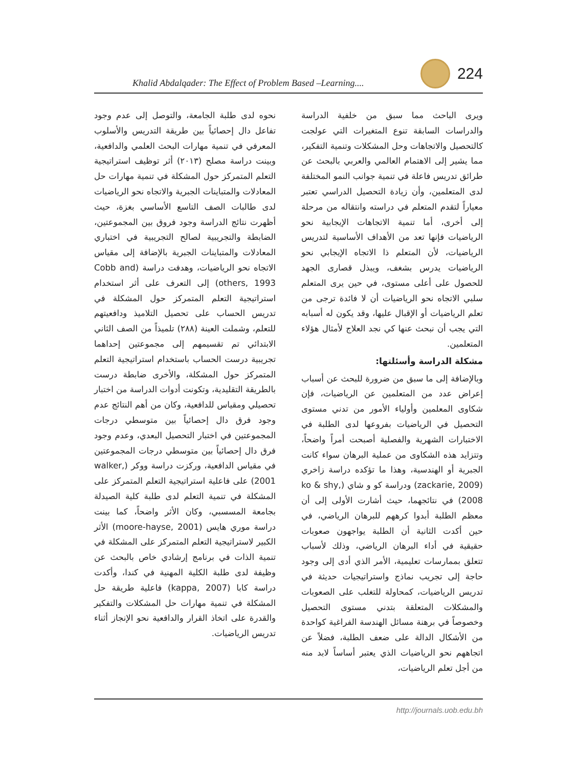Khalid Abdalqader: The Effect of Problem Based –Learning....
224
نحوه لدى طلبة الجامعة، والتوصل إلى عدم وجود تفاعل دال إحصائياً بين طريقة التدريس والأسلوب المعرفي في تنمية مهارات البحث العلمي والدافعية، وبينت دراسة مصلح (٢٠١٣) أثر توظيف استراتيجية التعلم المتمركز حول المشكلة في تنمية مهارات حل المعادلات والمتباينات الجبرية والاتجاه نحو الرياضيات لدى طالبات الصف التاسع الأساسي بغزة، حيث أظهرت نتائج الدراسة وجود فروق بين المجموعتين، الضابطة والتجريبية لصالح التجريبية في اختباري المعادلات والمتباينات الجبرية بالإضافة إلى مقياس الاتجاه نحو الرياضيات، وهدفت دراسة (Cobb and others, 1993) إلى التعرف على أثر استخدام استراتيجية التعلم المتمركز حول المشكلة في تدريس الحساب على تحصيل التلاميذ ودافعيتهم للتعلم، وشملت العينة (٢٨٨) تلميذاً من الصف الثاني الابتدائي تم تقسيمهم إلى مجموعتين إحداهما تجريبية درست الحساب باستخدام استراتيجية التعلم المتمركز حول المشكلة، والأخرى ضابطة درست بالطريقة التقليدية، وتكونت أدوات الدراسة من اختبار تحصيلي ومقياس للدافعية، وكان من أهم النتائج عدم وجود فرق دال إحصائياً بين متوسطي درجات المجموعتين في اختبار التحصيل البعدي، وعدم وجود فرق دال إحصائياً بين متوسطي درجات المجموعتين في مقياس الدافعية، وركزت دراسة ووكر (walker, 2001) على فاعلية استراتيجية التعلم المتمركز على المشكلة في تنمية التعلم لدى طلبة كلية الصيدلة بجامعة المسسبي، وكان الأثر واضحاً، كما بينت دراسة موري هايس (moore-hayse, 2001) الأثر الكبير لاستراتيجية التعلم المتمركز على المشكلة في تنمية الذات في برنامج إرشادي خاص بالبحث عن وظيفة لدى طلبة الكلية المهنية في كندا، وأكدت دراسة كابا (kappa, 2007) فاعلية طريقة حل المشكلة في تنمية مهارات حل المشكلات والتفكير والقدرة على اتخاذ القرار والدافعية نحو الإنجاز أثناء تدريس الرياضيات.
ويرى الباحث مما سبق من خلفية الدراسة والدراسات السابقة تنوع المتغيرات التي عولجت كالتحصيل والاتجاهات وحل المشكلات وتنمية التفكير، مما يشير إلى الاهتمام العالمي والعربي بالبحث عن طرائق تدريس فاعلة في تنمية جوانب النمو المختلفة لدى المتعلمين، وأن زيادة التحصيل الدراسي تعتبر معياراً لتقدم المتعلم في دراسته وانتقاله من مرحلة إلى أخرى، أما تنمية الاتجاهات الإيجابية نحو الرياضيات فإنها تعد من الأهداف الأساسية لتدريس الرياضيات، لأن المتعلم ذا الاتجاه الإيجابي نحو الرياضيات يدرس بشغف، ويبذل قصارى الجهد للحصول على أعلى مستوى، في حين يرى المتعلم سلبي الاتجاه نحو الرياضيات أن لا فائدة ترجى من تعلم الرياضيات أو الإقبال عليها، وقد يكون له أسبابه التي يجب أن نبحث عنها كي نجد العلاج لأمثال هؤلاء المتعلمين.
مشكلة الدراسة وأسئلتها:
وبالإضافة إلى ما سبق من ضرورة للبحث عن أسباب إعراض عدد من المتعلمين عن الرياضيات، فإن شكاوى المعلمين وأولياء الأمور من تدني مستوى التحصيل في الرياضيات بفروعها لدى الطلبة في الاختبارات الشهرية والفصلية أصبحت أمراً واضحاً، وتتزايد هذه الشكاوى من عملية البرهان سواء كانت الجبرية أو الهندسية، وهذا ما تؤكده دراسة زاخري (zackarie, 2009) ودراسة كو و شاي (ko & shy, 2008) في نتائجهما، حيث أشارت الأولى إلى أن معظم الطلبة أبدوا كرههم للبرهان الرياضي، في حين أكدت الثانية أن الطلبة يواجهون صعوبات حقيقية في أداء البرهان الرياضي، وذلك لأسباب تتعلق بممارسات تعليمية، الأمر الذي أدى إلى وجود حاجة إلى تجريب نماذج واستراتيجيات حديثة في تدريس الرياضيات، كمحاولة للتغلب على الصعوبات والمشكلات المتعلقة بتدني مستوى التحصيل وخصوصاً في برهنة مسائل الهندسة الفراغية كواحدة من الأشكال الدالة على ضعف الطلبة، فضلاً عن اتجاههم نحو الرياضيات الذي يعتبر أساساً لابد منه من أجل تعلم الرياضيات،
http://journals.uob.edu.bh